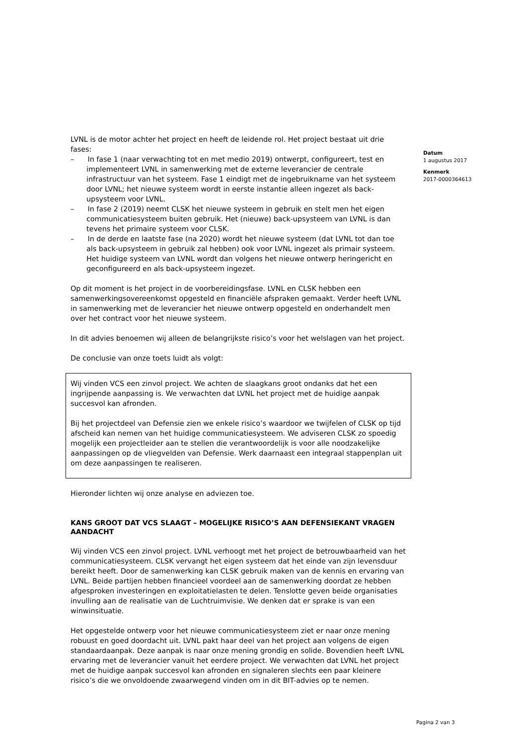LVNL is de motor achter het project en heeft de leidende rol. Het project bestaat uit drie fases:
– In fase 1 (naar verwachting tot en met medio 2019) ontwerpt, configureert, test en implementeert LVNL in samenwerking met de externe leverancier de centrale infrastructuur van het systeem. Fase 1 eindigt met de ingebruikname van het systeem door LVNL; het nieuwe systeem wordt in eerste instantie alleen ingezet als back-upsysteem voor LVNL.
– In fase 2 (2019) neemt CLSK het nieuwe systeem in gebruik en stelt men het eigen communicatiesysteem buiten gebruik. Het (nieuwe) back-upsysteem van LVNL is dan tevens het primaire systeem voor CLSK.
– In de derde en laatste fase (na 2020) wordt het nieuwe systeem (dat LVNL tot dan toe als back-upsysteem in gebruik zal hebben) ook voor LVNL ingezet als primair systeem. Het huidige systeem van LVNL wordt dan volgens het nieuwe ontwerp heringericht en geconfigureerd en als back-upsysteem ingezet.
Op dit moment is het project in de voorbereidingsfase. LVNL en CLSK hebben een samenwerkingsovereenkomst opgesteld en financiële afspraken gemaakt. Verder heeft LVNL in samenwerking met de leverancier het nieuwe ontwerp opgesteld en onderhandelt men over het contract voor het nieuwe systeem.
In dit advies benoemen wij alleen de belangrijkste risico’s voor het welslagen van het project.
De conclusie van onze toets luidt als volgt:
Wij vinden VCS een zinvol project. We achten de slaagkans groot ondanks dat het een ingrijpende aanpassing is. We verwachten dat LVNL het project met de huidige aanpak succesvol kan afronden.
Bij het projectdeel van Defensie zien we enkele risico’s waardoor we twijfelen of CLSK op tijd afscheid kan nemen van het huidige communicatiesysteem. We adviseren CLSK zo spoedig mogelijk een projectleider aan te stellen die verantwoordelijk is voor alle noodzakelijke aanpassingen op de vliegvelden van Defensie. Werk daarnaast een integraal stappenplan uit om deze aanpassingen te realiseren.
Hieronder lichten wij onze analyse en adviezen toe.
KANS GROOT DAT VCS SLAAGT – MOGELIJKE RISICO’S AAN DEFENSIEKANT VRAGEN AANDACHT
Wij vinden VCS een zinvol project. LVNL verhoogt met het project de betrouwbaarheid van het communicatiesysteem. CLSK vervangt het eigen systeem dat het einde van zijn levensduur bereikt heeft. Door de samenwerking kan CLSK gebruik maken van de kennis en ervaring van LVNL. Beide partijen hebben financieel voordeel aan de samenwerking doordat ze hebben afgesproken investeringen en exploitatielasten te delen. Tenslotte geven beide organisaties invulling aan de realisatie van de Luchtruimvisie. We denken dat er sprake is van een winwinsituatie.
Het opgestelde ontwerp voor het nieuwe communicatiesysteem ziet er naar onze mening robuust en goed doordacht uit. LVNL pakt haar deel van het project aan volgens de eigen standaardaanpak. Deze aanpak is naar onze mening grondig en solide. Bovendien heeft LVNL ervaring met de leverancier vanuit het eerdere project. We verwachten dat LVNL het project met de huidige aanpak succesvol kan afronden en signaleren slechts een paar kleinere risico’s die we onvoldoende zwaarwegend vinden om in dit BIT-advies op te nemen.
Datum
1 augustus 2017
Kenmerk
2017-0000364613
Pagina 2 van 3